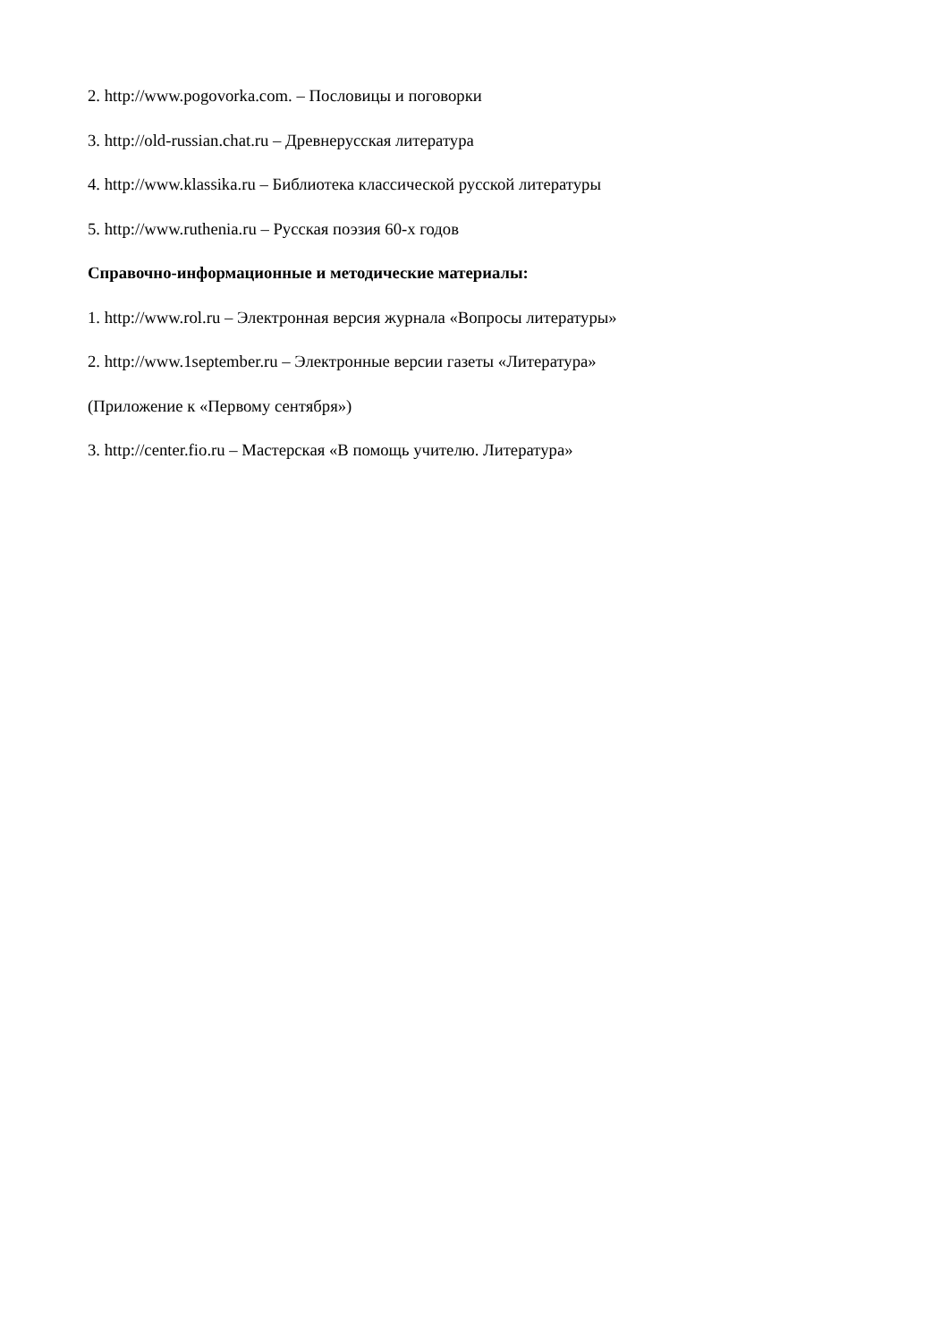2. http://www.pogovorka.com. – Пословицы и поговорки
3. http://old-russian.chat.ru – Древнерусская литература
4. http://www.klassika.ru – Библиотека классической русской литературы
5. http://www.ruthenia.ru – Русская поэзия 60-х годов
Справочно-информационные и методические материалы:
1. http://www.rol.ru – Электронная версия журнала «Вопросы литературы»
2. http://www.1september.ru – Электронные версии газеты «Литература»
(Приложение к «Первому сентября»)
3. http://center.fio.ru – Мастерская «В помощь учителю. Литература»